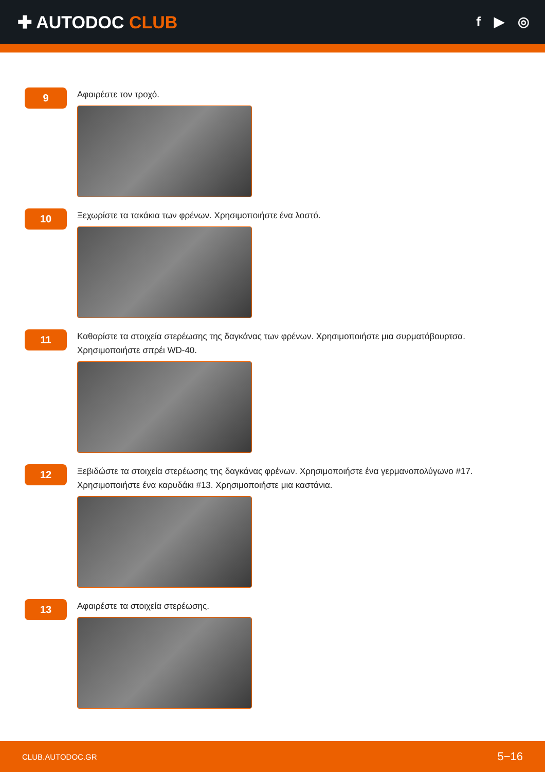✚ AUTODOC CLUB
f ▶ ◎
9
Αφαιρέστε τον τροχό.
10
Ξεχωρίστε τα τακάκια των φρένων. Χρησιμοποιήστε ένα λοστό.
11
Καθαρίστε τα στοιχεία στερέωσης της δαγκάνας των φρένων. Χρησιμοποιήστε μια συρματόβουρτσα. Χρησιμοποιήστε σπρέι WD-40.
12
Ξεβιδώστε τα στοιχεία στερέωσης της δαγκάνας φρένων. Χρησιμοποιήστε ένα γερμανοπολύγωνο #17. Χρησιμοποιήστε ένα καρυδάκι #13. Χρησιμοποιήστε μια καστάνια.
13
Αφαιρέστε τα στοιχεία στερέωσης.
CLUB.AUTODOC.GR 5−16